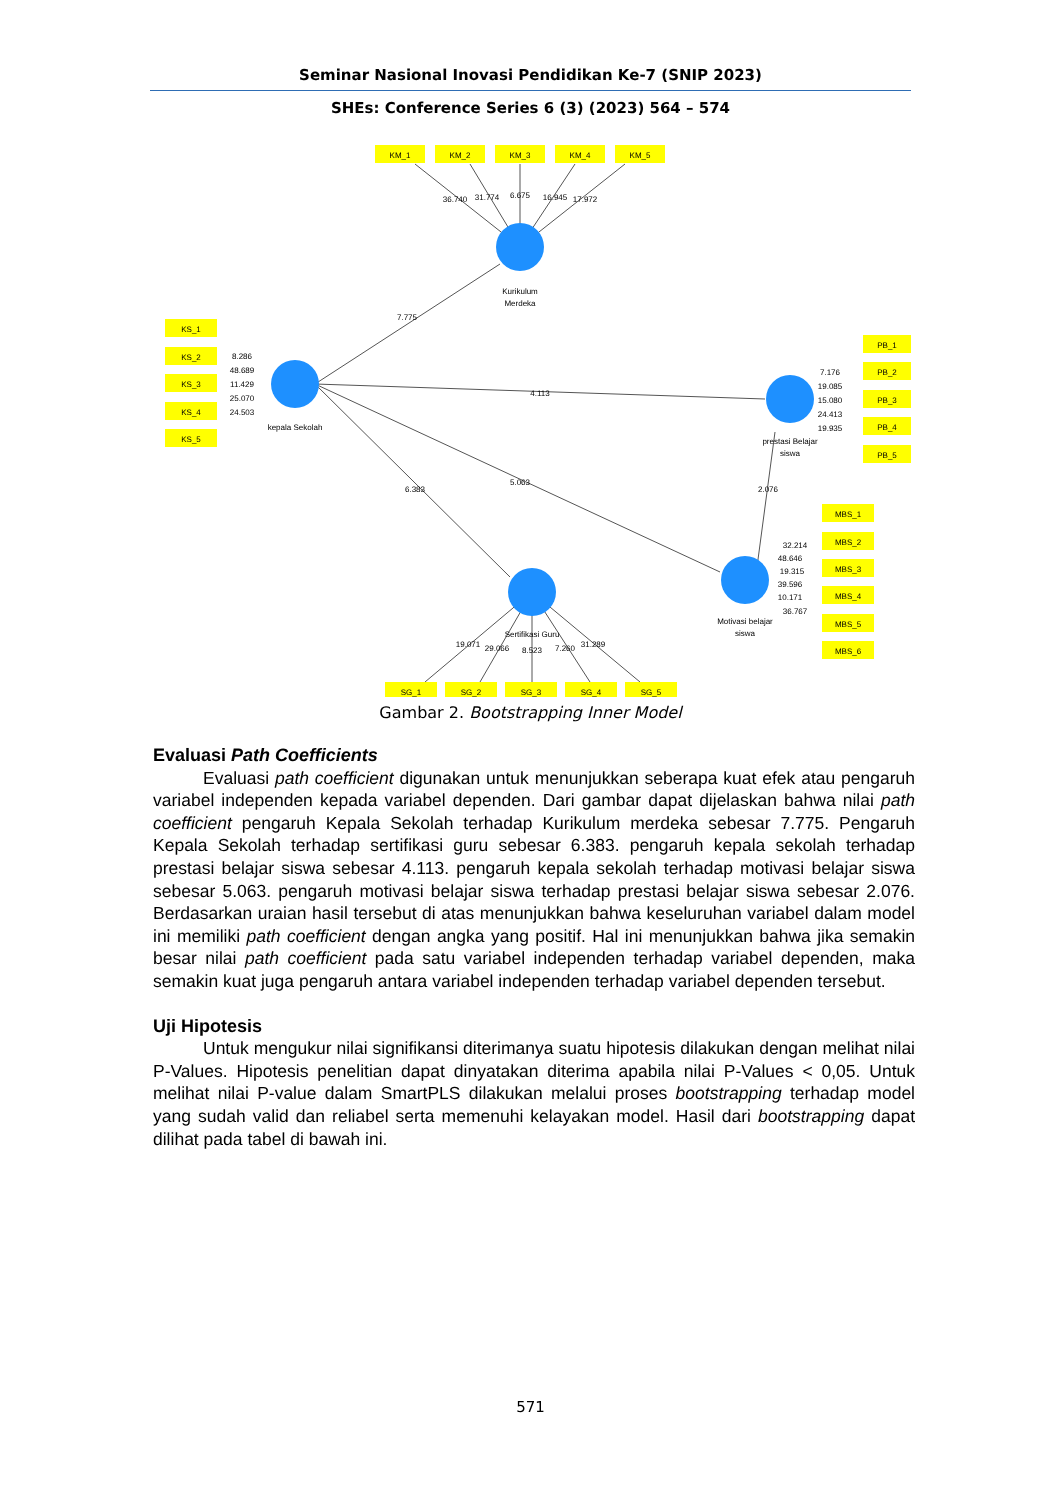Seminar Nasional Inovasi Pendidikan Ke-7 (SNIP 2023)
SHEs: Conference Series 6 (3) (2023) 564 – 574
KM_1
KM_2
KM_3
KM_4
KM_5
KS_1
KS_2
KS_3
KS_4
KS_5
PB_1
PB_2
PB_3
PB_4
PB_5
MBS_1
MBS_2
MBS_3
MBS_4
MBS_5
MBS_6
SG_1
SG_2
SG_3
SG_4
SG_5
36.740
31.774
6.675
16.945
17.972
Kurikulum
Merdeka
7.775
8.286
48.689
11.429
25.070
24.503
kepala Sekolah
4.113
7.176
19.085
15.080
24.413
19.935
prestasi Belajar
siswa
6.383
5.063
2.076
32.214
48.646
19.315
39.596
10.171
36.767
Motivasi belajar
siswa
Sertifikasi Guru
19.071
29.066
8.523
7.260
31.289
Gambar 2. Bootstrapping Inner Model
Evaluasi Path Coefficients
Evaluasi path coefficient digunakan untuk menunjukkan seberapa kuat efek atau pengaruh variabel independen kepada variabel dependen. Dari gambar dapat dijelaskan bahwa nilai path coefficient pengaruh Kepala Sekolah terhadap Kurikulum merdeka sebesar 7.775. Pengaruh Kepala Sekolah terhadap sertifikasi guru sebesar 6.383. pengaruh kepala sekolah terhadap prestasi belajar siswa sebesar 4.113. pengaruh kepala sekolah terhadap motivasi belajar siswa sebesar 5.063. pengaruh motivasi belajar siswa terhadap prestasi belajar siswa sebesar 2.076. Berdasarkan uraian hasil tersebut di atas menunjukkan bahwa keseluruhan variabel dalam model ini memiliki path coefficient dengan angka yang positif. Hal ini menunjukkan bahwa jika semakin besar nilai path coefficient pada satu variabel independen terhadap variabel dependen, maka semakin kuat juga pengaruh antara variabel independen terhadap variabel dependen tersebut.
Uji Hipotesis
Untuk mengukur nilai signifikansi diterimanya suatu hipotesis dilakukan dengan melihat nilai P-Values. Hipotesis penelitian dapat dinyatakan diterima apabila nilai P-Values < 0,05. Untuk melihat nilai P-value dalam SmartPLS dilakukan melalui proses bootstrapping terhadap model yang sudah valid dan reliabel serta memenuhi kelayakan model. Hasil dari bootstrapping dapat dilihat pada tabel di bawah ini.
571